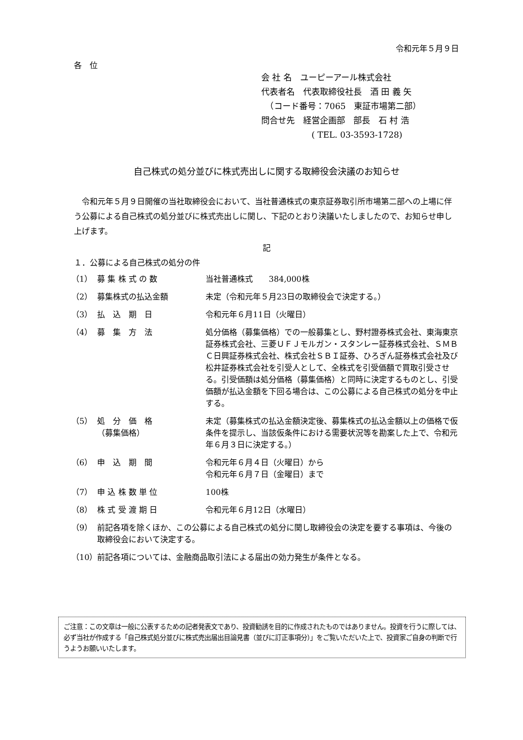令和元年５月９日
各　位
会 社 名　ユーピーアール株式会社
代表者名　代表取締役社長　酒 田 義 矢
　（コード番号：7065　東証市場第二部）
問合せ先　経営企画部　部長　石 村 浩
　　　　　　( TEL. 03-3593-1728)
自己株式の処分並びに株式売出しに関する取締役会決議のお知らせ
　令和元年５月９日開催の当社取締役会において、当社普通株式の東京証券取引所市場第二部への上場に伴う公募による自己株式の処分並びに株式売出しに関し、下記のとおり決議いたしましたので、お知らせ申し上げます。
記
１．公募による自己株式の処分の件
| （1） | 募 集 株 式 の 数 | 当社普通株式 384,000株 |
| （2） | 募集株式の払込金額 | 未定（令和元年５月23日の取締役会で決定する。） |
| （3） | 払 込 期 日 | 令和元年６月11日（火曜日） |
| （4） | 募 集 方 法 | 処分価格（募集価格）での一般募集とし、野村證券株式会社、東海東京証券株式会社、三菱ＵＦＪモルガン・スタンレー証券株式会社、ＳＭＢＣ日興証券株式会社、株式会社ＳＢＩ証券、ひろぎん証券株式会社及び松井証券株式会社を引受人として、全株式を引受価額で買取引受させる。引受価額は処分価格（募集価格）と同時に決定するものとし、引受価額が払込金額を下回る場合は、この公募による自己株式の処分を中止する。 |
| （5） | 処 分 価 格 （募集価格） | 未定（募集株式の払込金額決定後、募集株式の払込金額以上の価格で仮条件を提示し、当該仮条件における需要状況等を勘案した上で、令和元年６月３日に決定する。） |
| （6） | 申 込 期 間 | 令和元年６月４日（火曜日）から 令和元年６月７日（金曜日）まで |
| （7） | 申 込 株 数 単 位 | 100株 |
| （8） | 株 式 受 渡 期 日 | 令和元年６月12日（水曜日） |
| （9） | 前記各項を除くほか、この公募による自己株式の処分に関し取締役会の決定を要する事項は、今後の取締役会において決定する。 | |
| （10） | 前記各項については、金融商品取引法による届出の効力発生が条件となる。 | |
ご注意：この文章は一般に公表するための記者発表文であり、投資勧誘を目的に作成されたものではありません。投資を行うに際しては、必ず当社が作成する「自己株式処分並びに株式売出届出目論見書（並びに訂正事項分）」をご覧いただいた上で、投資家ご自身の判断で行うようお願いいたします。